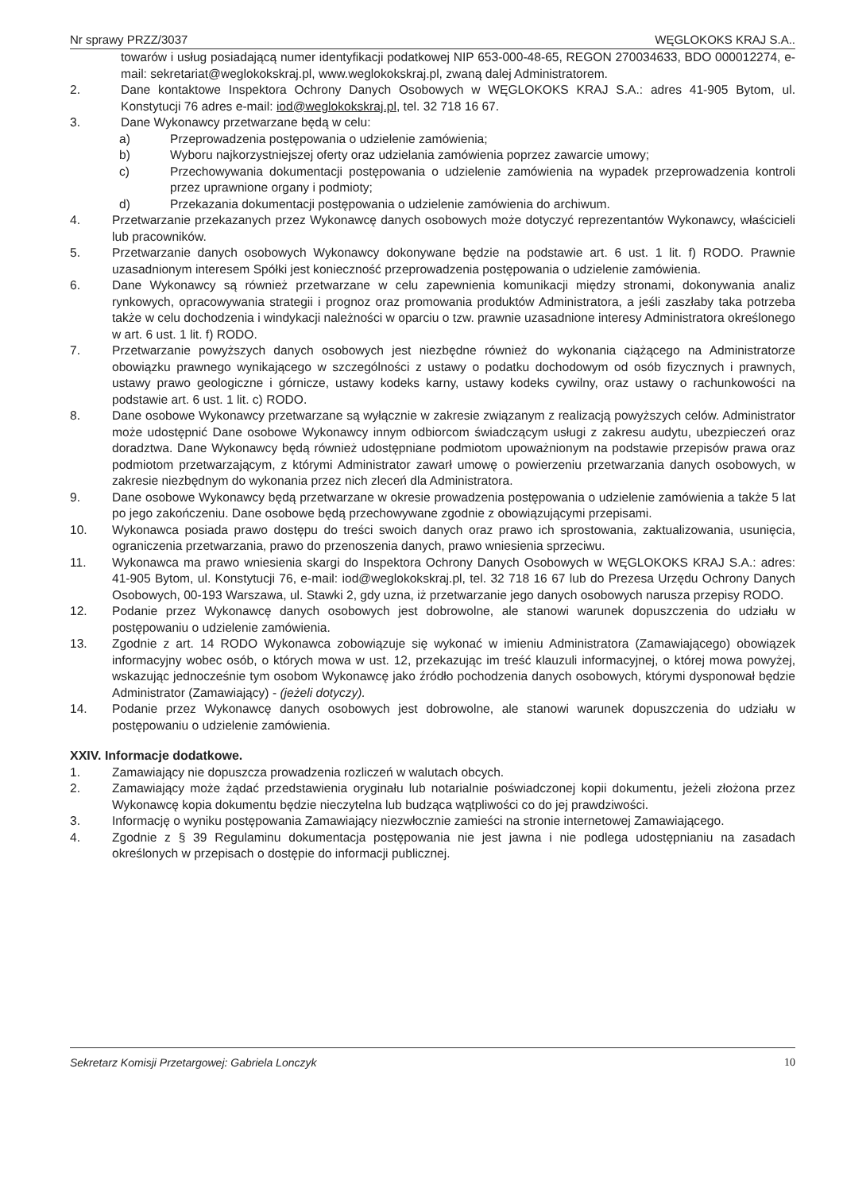Nr sprawy PRZZ/3037 WĘGLOKOKS KRAJ S.A..
towarów i usług posiadającą numer identyfikacji podatkowej NIP 653-000-48-65, REGON 270034633, BDO 000012274, e-mail: sekretariat@weglokokskraj.pl, www.weglokokskraj.pl, zwaną dalej Administratorem.
2. Dane kontaktowe Inspektora Ochrony Danych Osobowych w WĘGLOKOKS KRAJ S.A.: adres 41-905 Bytom, ul. Konstytucji 76 adres e-mail: iod@weglokokskraj.pl, tel. 32 718 16 67.
3. Dane Wykonawcy przetwarzane będą w celu:
a) Przeprowadzenia postępowania o udzielenie zamówienia;
b) Wyboru najkorzystniejszej oferty oraz udzielania zamówienia poprzez zawarcie umowy;
c) Przechowywania dokumentacji postępowania o udzielenie zamówienia na wypadek przeprowadzenia kontroli przez uprawnione organy i podmioty;
d) Przekazania dokumentacji postępowania o udzielenie zamówienia do archiwum.
4. Przetwarzanie przekazanych przez Wykonawcę danych osobowych może dotyczyć reprezentantów Wykonawcy, właścicieli lub pracowników.
5. Przetwarzanie danych osobowych Wykonawcy dokonywane będzie na podstawie art. 6 ust. 1 lit. f) RODO. Prawnie uzasadnionym interesem Spółki jest konieczność przeprowadzenia postępowania o udzielenie zamówienia.
6. Dane Wykonawcy są również przetwarzane w celu zapewnienia komunikacji między stronami, dokonywania analiz rynkowych, opracowywania strategii i prognoz oraz promowania produktów Administratora, a jeśli zaszłaby taka potrzeba także w celu dochodzenia i windykacji należności w oparciu o tzw. prawnie uzasadnione interesy Administratora określonego w art. 6 ust. 1 lit. f) RODO.
7. Przetwarzanie powyższych danych osobowych jest niezbędne również do wykonania ciążącego na Administratorze obowiązku prawnego wynikającego w szczególności z ustawy o podatku dochodowym od osób fizycznych i prawnych, ustawy prawo geologiczne i górnicze, ustawy kodeks karny, ustawy kodeks cywilny, oraz ustawy o rachunkowości na podstawie art. 6 ust. 1 lit. c) RODO.
8. Dane osobowe Wykonawcy przetwarzane są wyłącznie w zakresie związanym z realizacją powyższych celów. Administrator może udostępnić Dane osobowe Wykonawcy innym odbiorcom świadczącym usługi z zakresu audytu, ubezpieczeń oraz doradztwa. Dane Wykonawcy będą również udostępniane podmiotom upoważnionym na podstawie przepisów prawa oraz podmiotom przetwarzającym, z którymi Administrator zawarł umowę o powierzeniu przetwarzania danych osobowych, w zakresie niezbędnym do wykonania przez nich zleceń dla Administratora.
9. Dane osobowe Wykonawcy będą przetwarzane w okresie prowadzenia postępowania o udzielenie zamówienia a także 5 lat po jego zakończeniu. Dane osobowe będą przechowywane zgodnie z obowiązującymi przepisami.
10. Wykonawca posiada prawo dostępu do treści swoich danych oraz prawo ich sprostowania, zaktualizowania, usunięcia, ograniczenia przetwarzania, prawo do przenoszenia danych, prawo wniesienia sprzeciwu.
11. Wykonawca ma prawo wniesienia skargi do Inspektora Ochrony Danych Osobowych w WĘGLOKOKS KRAJ S.A.: adres: 41-905 Bytom, ul. Konstytucji 76, e-mail: iod@weglokokskraj.pl, tel. 32 718 16 67 lub do Prezesa Urzędu Ochrony Danych Osobowych, 00-193 Warszawa, ul. Stawki 2, gdy uzna, iż przetwarzanie jego danych osobowych narusza przepisy RODO.
12. Podanie przez Wykonawcę danych osobowych jest dobrowolne, ale stanowi warunek dopuszczenia do udziału w postępowaniu o udzielenie zamówienia.
13. Zgodnie z art. 14 RODO Wykonawca zobowiązuje się wykonać w imieniu Administratora (Zamawiającego) obowiązek informacyjny wobec osób, o których mowa w ust. 12, przekazując im treść klauzuli informacyjnej, o której mowa powyżej, wskazując jednocześnie tym osobom Wykonawcę jako źródło pochodzenia danych osobowych, którymi dysponował będzie Administrator (Zamawiający) - (jeżeli dotyczy).
14. Podanie przez Wykonawcę danych osobowych jest dobrowolne, ale stanowi warunek dopuszczenia do udziału w postępowaniu o udzielenie zamówienia.
XXIV. Informacje dodatkowe.
1. Zamawiający nie dopuszcza prowadzenia rozliczeń w walutach obcych.
2. Zamawiający może żądać przedstawienia oryginału lub notarialnie poświadczonej kopii dokumentu, jeżeli złożona przez Wykonawcę kopia dokumentu będzie nieczytelna lub budząca wątpliwości co do jej prawdziwości.
3. Informację o wyniku postępowania Zamawiający niezwłocznie zamieści na stronie internetowej Zamawiającego.
4. Zgodnie z § 39 Regulaminu dokumentacja postępowania nie jest jawna i nie podlega udostępnianiu na zasadach określonych w przepisach o dostępie do informacji publicznej.
Sekretarz Komisji Przetargowej: Gabriela Lonczyk 10